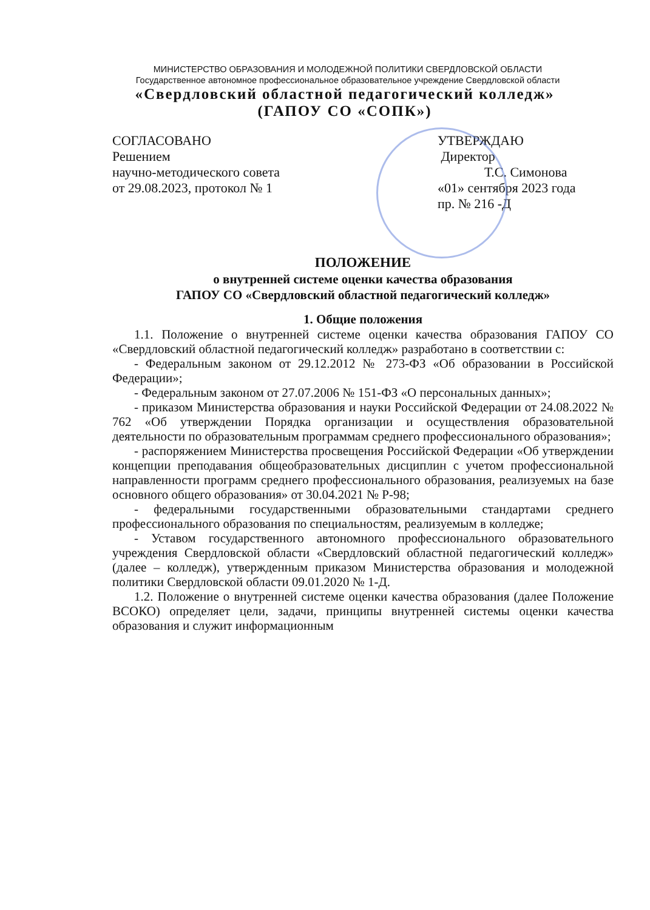МИНИСТЕРСТВО ОБРАЗОВАНИЯ И МОЛОДЕЖНОЙ ПОЛИТИКИ СВЕРДЛОВСКОЙ ОБЛАСТИ
Государственное автономное профессиональное образовательное учреждение Свердловской области
«Свердловский областной педагогический колледж»
(ГАПОУ СО «СОПК»)
СОГЛАСОВАНО
Решением
научно-методического совета
от 29.08.2023, протокол № 1
УТВЕРЖДАЮ
Директор
Т.С. Симонова
«01» сентября 2023 года
пр. № 216 -Д
ПОЛОЖЕНИЕ
о внутренней системе оценки качества образования
ГАПОУ СО «Свердловский областной педагогический колледж»
1. Общие положения
1.1. Положение о внутренней системе оценки качества образования ГАПОУ СО «Свердловский областной педагогический колледж» разработано в соответствии с:
- Федеральным законом от 29.12.2012 № 273-ФЗ «Об образовании в Российской Федерации»;
- Федеральным законом от 27.07.2006 № 151-ФЗ «О персональных данных»;
- приказом Министерства образования и науки Российской Федерации от 24.08.2022 № 762 «Об утверждении Порядка организации и осуществления образовательной деятельности по образовательным программам среднего профессионального образования»;
- распоряжением Министерства просвещения Российской Федерации «Об утверждении концепции преподавания общеобразовательных дисциплин с учетом профессиональной направленности программ среднего профессионального образования, реализуемых на базе основного общего образования» от 30.04.2021 № Р-98;
- федеральными государственными образовательными стандартами среднего профессионального образования по специальностям, реализуемым в колледже;
- Уставом государственного автономного профессионального образовательного учреждения Свердловской области «Свердловский областной педагогический колледж» (далее – колледж), утвержденным приказом Министерства образования и молодежной политики Свердловской области 09.01.2020 № 1-Д.
1.2. Положение о внутренней системе оценки качества образования (далее Положение ВСОКО) определяет цели, задачи, принципы внутренней системы оценки качества образования и служит информационным